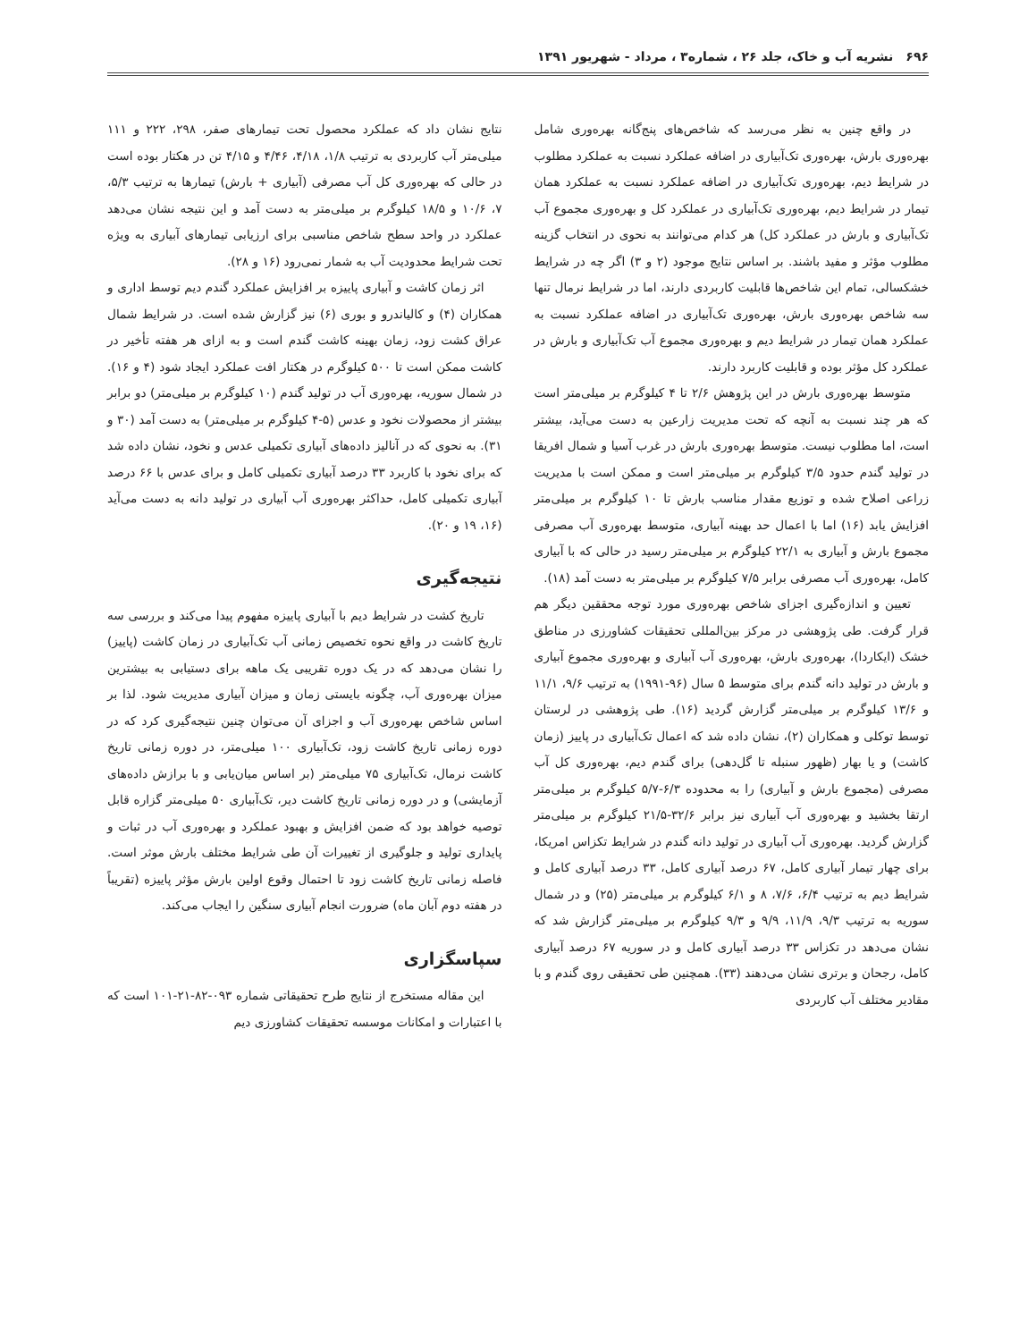۶۹۶نشریه آب و خاک، جلد ۲۶ ، شماره۳ ، مرداد - شهریور ۱۳۹۱
در واقع چنین به نظر می‌رسد که شاخص‌های پنج‌گانه بهره‌وری شامل بهره‌وری بارش، بهره‌وری تک‌آبیاری در اضافه عملکرد نسبت به عملکرد مطلوب در شرایط دیم، بهره‌وری تک‌آبیاری در اضافه عملکرد نسبت به عملکرد همان تیمار در شرایط دیم، بهره‌وری تک‌آبیاری در عملکرد کل و بهره‌وری مجموع آب تک‌آبیاری و بارش در عملکرد کل) هر کدام می‌توانند به نحوی در انتخاب گزینه مطلوب مؤثر و مفید باشند. بر اساس نتایج موجود (۲ و ۳) اگر چه در شرایط خشکسالی، تمام این شاخص‌ها قابلیت کاربردی دارند، اما در شرایط نرمال تنها سه شاخص بهره‌وری بارش، بهره‌وری تک‌آبیاری در اضافه عملکرد نسبت به عملکرد همان تیمار در شرایط دیم و بهره‌وری مجموع آب تک‌آبیاری و بارش در عملکرد کل مؤثر بوده و قابلیت کاربرد دارند.
متوسط بهره‌وری بارش در این پژوهش ۲/۶ تا ۴ کیلوگرم بر میلی‌متر است که هر چند نسبت به آنچه که تحت مدیریت زارعین به دست می‌آید، بیشتر است، اما مطلوب نیست. متوسط بهره‌وری بارش در غرب آسیا و شمال افریقا در تولید گندم حدود ۳/۵ کیلوگرم بر میلی‌متر است و ممکن است با مدیریت زراعی اصلاح شده و توزیع مقدار مناسب بارش تا ۱۰ کیلوگرم بر میلی‌متر افزایش یابد (۱۶) اما با اعمال حد بهینه آبیاری، متوسط بهره‌وری آب مصرفی مجموع بارش و آبیاری به ۲۲/۱ کیلوگرم بر میلی‌متر رسید در حالی که با آبیاری کامل، بهره‌وری آب مصرفی برابر ۷/۵ کیلوگرم بر میلی‌متر به دست آمد (۱۸).
تعیین و اندازه‌گیری اجزای شاخص بهره‌وری مورد توجه محققین دیگر هم قرار گرفت. طی پژوهشی در مرکز بین‌المللی تحقیقات کشاورزی در مناطق خشک (ایکاردا)، بهره‌وری بارش، بهره‌وری آب آبیاری و بهره‌وری مجموع آبیاری و بارش در تولید دانه گندم برای متوسط ۵ سال (۹۶-۱۹۹۱) به ترتیب ۹/۶، ۱۱/۱ و ۱۳/۶ کیلوگرم بر میلی‌متر گزارش گردید (۱۶). طی پژوهشی در لرستان توسط توکلی و همکاران (۲)، نشان داده شد که اعمال تک‌آبیاری در پاییز (زمان کاشت) و یا بهار (ظهور سنبله تا گل‌دهی) برای گندم دیم، بهره‌وری کل آب مصرفی (مجموع بارش و آبیاری) را به محدوده ۶/۳-۵/۷ کیلوگرم بر میلی‌متر ارتقا بخشید و بهره‌وری آب آبیاری نیز برابر ۳۲/۶-۲۱/۵ کیلوگرم بر میلی‌متر گزارش گردید. بهره‌وری آب آبیاری در تولید دانه گندم در شرایط تکزاس امریکا، برای چهار تیمار آبیاری کامل، ۶۷ درصد آبیاری کامل، ۳۳ درصد آبیاری کامل و شرایط دیم به ترتیب ۶/۴، ۷/۶، ۸ و ۶/۱ کیلوگرم بر میلی‌متر (۲۵) و در شمال سوریه به ترتیب ۹/۳، ۱۱/۹، ۹/۹ و ۹/۳ کیلوگرم بر میلی‌متر گزارش شد که نشان می‌دهد در تکزاس ۳۳ درصد آبیاری کامل و در سوریه ۶۷ درصد آبیاری کامل، رجحان و برتری نشان می‌دهند (۳۳). همچنین طی تحقیقی روی گندم و با مقادیر مختلف آب کاربردی
نتایج نشان داد که عملکرد محصول تحت تیمارهای صفر، ۲۹۸، ۲۲۲ و ۱۱۱ میلی‌متر آب کاربردی به ترتیب ۱/۸، ۴/۱۸، ۴/۴۶ و ۴/۱۵ تن در هکتار بوده است در حالی که بهره‌وری کل آب مصرفی (آبیاری + بارش) تیمارها به ترتیب ۵/۳، ۷، ۱۰/۶ و ۱۸/۵ کیلوگرم بر میلی‌متر به دست آمد و این نتیجه نشان می‌دهد عملکرد در واحد سطح شاخص مناسبی برای ارزیابی تیمارهای آبیاری به ویژه تحت شرایط محدودیت آب به شمار نمی‌رود (۱۶ و ۲۸).
اثر زمان کاشت و آبیاری پاییزه بر افزایش عملکرد گندم دیم توسط اداری و همکاران (۴) و کالیاندرو و بوری (۶) نیز گزارش شده است. در شرایط شمال عراق کشت زود، زمان بهینه کاشت گندم است و به ازای هر هفته تأخیر در کاشت ممکن است تا ۵۰۰ کیلوگرم در هکتار افت عملکرد ایجاد شود (۴ و ۱۶). در شمال سوریه، بهره‌وری آب در تولید گندم (۱۰ کیلوگرم بر میلی‌متر) دو برابر بیشتر از محصولات نخود و عدس (۵-۴ کیلوگرم بر میلی‌متر) به دست آمد (۳۰ و ۳۱). به نحوی که در آنالیز داده‌های آبیاری تکمیلی عدس و نخود، نشان داده شد که برای نخود با کاربرد ۳۳ درصد آبیاری تکمیلی کامل و برای عدس با ۶۶ درصد آبیاری تکمیلی کامل، حداکثر بهره‌وری آب آبیاری در تولید دانه به دست می‌آید (۱۶، ۱۹ و ۲۰).
نتیجه‌گیری
تاریخ کشت در شرایط دیم با آبیاری پاییزه مفهوم پیدا می‌کند و بررسی سه تاریخ کاشت در واقع نحوه تخصیص زمانی آب تک‌آبیاری در زمان کاشت (پاییز) را نشان می‌دهد که در یک دوره تقریبی یک ماهه برای دستیابی به بیشترین میزان بهره‌وری آب، چگونه بایستی زمان و میزان آبیاری مدیریت شود. لذا بر اساس شاخص بهره‌وری آب و اجزای آن می‌توان چنین نتیجه‌گیری کرد که در دوره زمانی تاریخ کاشت زود، تک‌آبیاری ۱۰۰ میلی‌متر، در دوره زمانی تاریخ کاشت نرمال، تک‌آبیاری ۷۵ میلی‌متر (بر اساس میان‌یابی و با برازش داده‌های آزمایشی) و در دوره زمانی تاریخ کاشت دیر، تک‌آبیاری ۵۰ میلی‌متر گزاره قابل توصیه خواهد بود که ضمن افزایش و بهبود عملکرد و بهره‌وری آب در ثبات و پایداری تولید و جلوگیری از تغییرات آن طی شرایط مختلف بارش موثر است. فاصله زمانی تاریخ کاشت زود تا احتمال وقوع اولین بارش مؤثر پاییزه (تقریباً در هفته دوم آبان ماه) ضرورت انجام آبیاری سنگین را ایجاب می‌کند.
سپاسگزاری
این مقاله مستخرج از نتایج طرح تحقیقاتی شماره ۰۹۳-۸۲-۲۱-۱۰۱ است که با اعتبارات و امکانات موسسه تحقیقات کشاورزی دیم